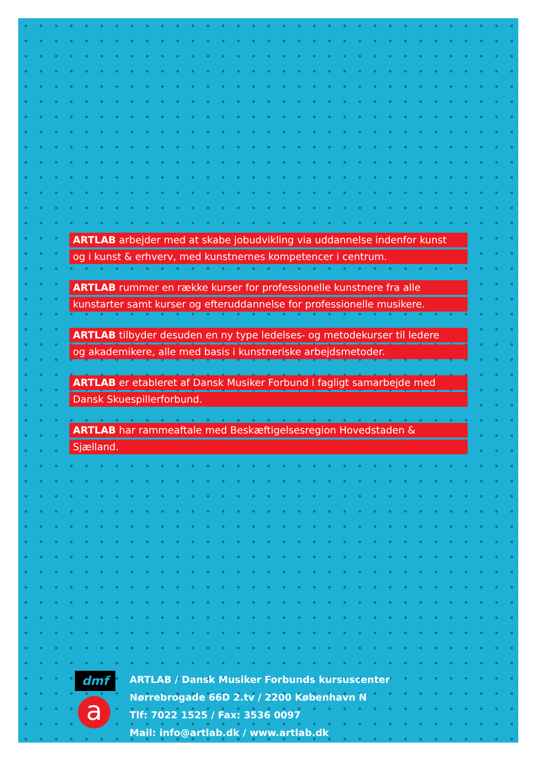ARTLAB arbejder med at skabe jobudvikling via uddannelse indenfor kunst
og i kunst & erhverv, med kunstnernes kompetencer i centrum.
ARTLAB rummer en række kurser for professionelle kunstnere fra alle
kunstarter samt kurser og efteruddannelse for professionelle musikere.
ARTLAB tilbyder desuden en ny type ledelses- og metodekurser til ledere
og akademikere, alle med basis i kunstneriske arbejdsmetoder.
ARTLAB er etableret af Dansk Musiker Forbund i fagligt samarbejde med
Dansk Skuespillerforbund.
ARTLAB har rammeaftale med Beskæftigelsesregion Hovedstaden &
Sjælland.
dmf
a
ARTLAB / Dansk Musiker Forbunds kursuscenter
Nørrebrogade 66D 2.tv / 2200 København N
Tlf: 7022 1525 / Fax: 3536 0097
Mail: info@artlab.dk / www.artlab.dk